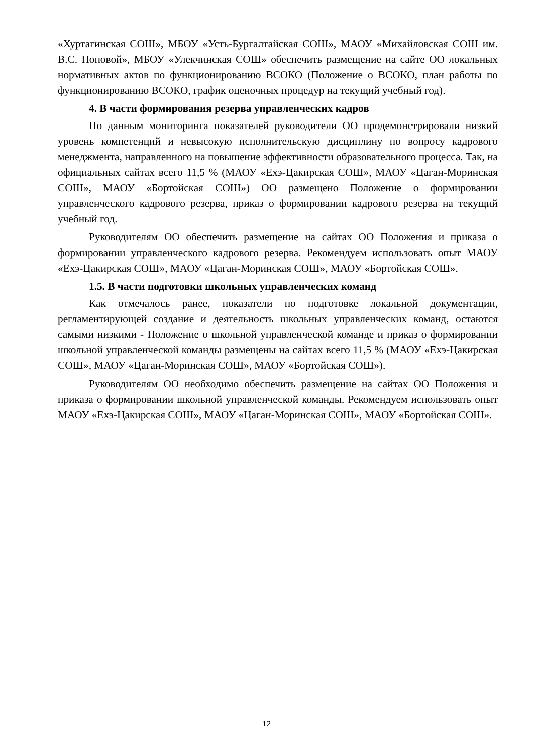«Хуртагинская СОШ», МБОУ «Усть-Бургалтайская СОШ», МАОУ «Михайловская СОШ им. В.С. Поповой», МБОУ «Улекчинская СОШ» обеспечить размещение на сайте ОО локальных нормативных актов по функционированию ВСОКО (Положение о ВСОКО, план работы по функционированию ВСОКО, график оценочных процедур на текущий учебный год).
4. В части формирования резерва управленческих кадров
По данным мониторинга показателей руководители ОО продемонстрировали низкий уровень компетенций и невысокую исполнительскую дисциплину по вопросу кадрового менеджмента, направленного на повышение эффективности образовательного процесса. Так, на официальных сайтах всего 11,5 % (МАОУ «Ехэ-Цакирская СОШ», МАОУ «Цаган-Моринская СОШ», МАОУ «Бортойская СОШ») ОО размещено Положение о формировании управленческого кадрового резерва, приказ о формировании кадрового резерва на текущий учебный год.
Руководителям ОО обеспечить размещение на сайтах ОО Положения и приказа о формировании управленческого кадрового резерва. Рекомендуем использовать опыт МАОУ «Ехэ-Цакирская СОШ», МАОУ «Цаган-Моринская СОШ», МАОУ «Бортойская СОШ».
1.5. В части подготовки школьных управленческих команд
Как отмечалось ранее, показатели по подготовке локальной документации, регламентирующей создание и деятельность школьных управленческих команд, остаются самыми низкими - Положение о школьной управленческой команде и приказ о формировании школьной управленческой команды размещены на сайтах всего 11,5 % (МАОУ «Ехэ-Цакирская СОШ», МАОУ «Цаган-Моринская СОШ», МАОУ «Бортойская СОШ»).
Руководителям ОО необходимо обеспечить размещение на сайтах ОО Положения и приказа о формировании школьной управленческой команды. Рекомендуем использовать опыт МАОУ «Ехэ-Цакирская СОШ», МАОУ «Цаган-Моринская СОШ», МАОУ «Бортойская СОШ».
12